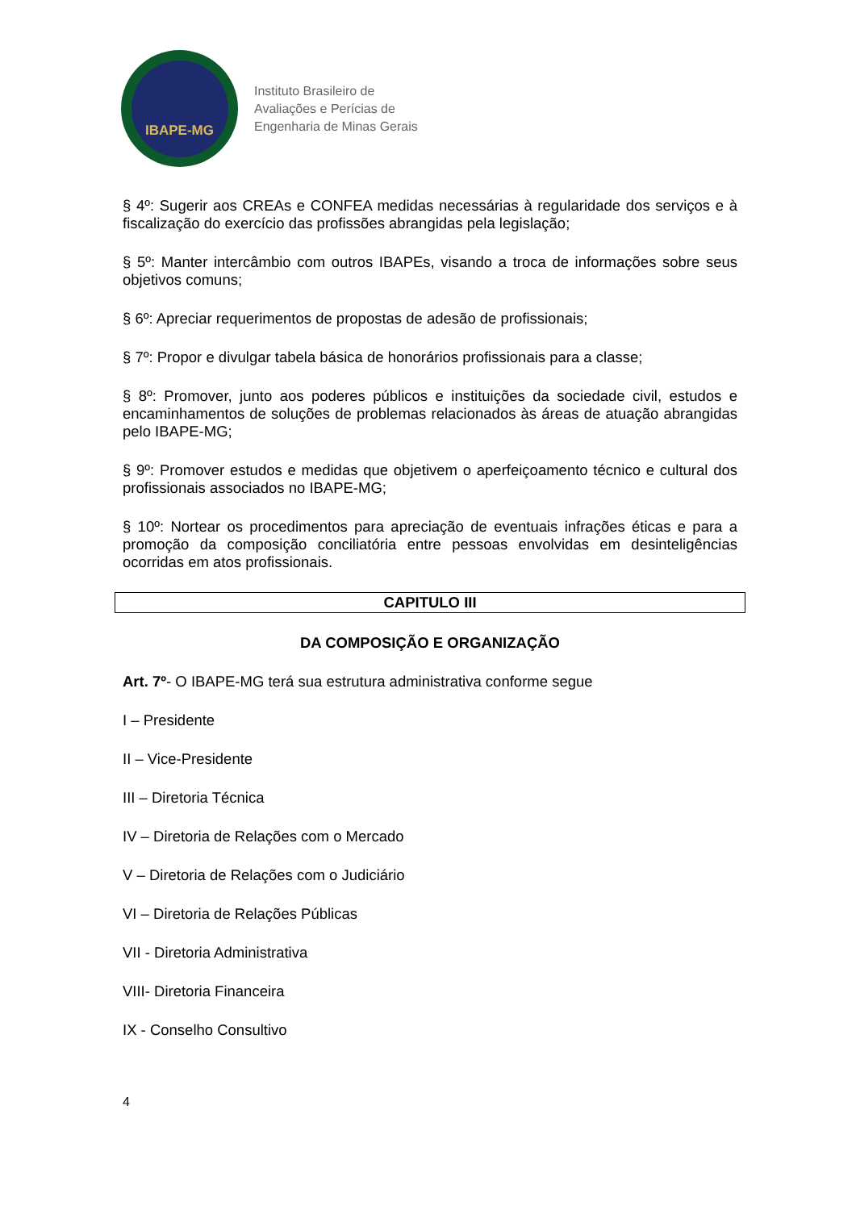IBAPE-MG
Instituto Brasileiro de
Avaliações e Perícias de
Engenharia de Minas Gerais
§ 4º: Sugerir aos CREAs e CONFEA medidas necessárias à regularidade dos serviços e à fiscalização do exercício das profissões abrangidas pela legislação;
§ 5º: Manter intercâmbio com outros IBAPEs, visando a troca de informações sobre seus objetivos comuns;
§ 6º: Apreciar requerimentos de propostas de adesão de profissionais;
§ 7º: Propor e divulgar tabela básica de honorários profissionais para a classe;
§ 8º: Promover, junto aos poderes públicos e instituições da sociedade civil, estudos e encaminhamentos de soluções de problemas relacionados às áreas de atuação abrangidas pelo IBAPE-MG;
§ 9º: Promover estudos e medidas que objetivem o aperfeiçoamento técnico e cultural dos profissionais associados no IBAPE-MG;
§ 10º: Nortear os procedimentos para apreciação de eventuais infrações éticas e para a promoção da composição conciliatória entre pessoas envolvidas em desinteligências ocorridas em atos profissionais.
CAPITULO III
DA COMPOSIÇÃO E ORGANIZAÇÃO
Art. 7º- O IBAPE-MG terá sua estrutura administrativa conforme segue
I – Presidente
II – Vice-Presidente
III – Diretoria Técnica
IV – Diretoria de Relações com o Mercado
V – Diretoria de Relações com o Judiciário
VI – Diretoria de Relações Públicas
VII - Diretoria Administrativa
VIII- Diretoria Financeira
IX - Conselho Consultivo
4